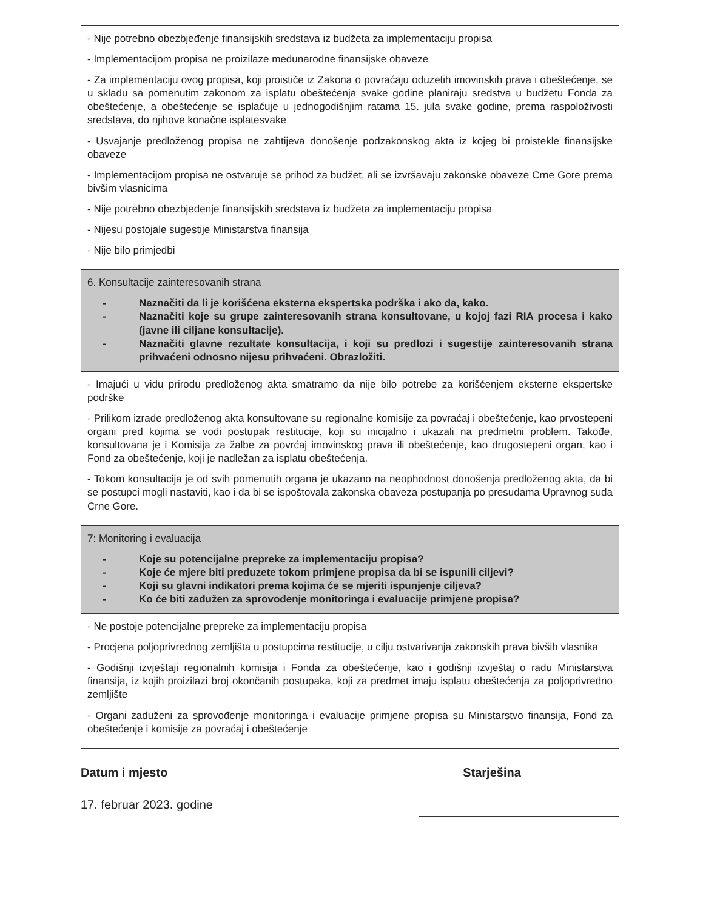| - Nije potrebno obezbjeđenje finansijskih sredstava iz budžeta za implementaciju propisa - Implementacijom propisa ne proizilaze međunarodne finansijske obaveze - Za implementaciju ovog propisa, koji proističe iz Zakona o povraćaju oduzetih imovinskih prava i obeštećenje, se u skladu sa pomenutim zakonom za isplatu obeštećenja svake godine planiraju sredstva u budžetu Fonda za obeštećenje, a obeštećenje se isplaćuje u jednogodišnjim ratama 15. jula svake godine, prema raspoloživosti sredstava, do njihove konačne isplatesvake - Usvajanje predloženog propisa ne zahtijeva donošenje podzakonskog akta iz kojeg bi proistekle finansijske obaveze - Implementacijom propisa ne ostvaruje se prihod za budžet, ali se izvršavaju zakonske obaveze Crne Gore prema bivšim vlasnicima - Nije potrebno obezbjeđenje finansijskih sredstava iz budžeta za implementaciju propisa - Nijesu postojale sugestije Ministarstva finansija - Nije bilo primjedbi |
| 6. Konsultacije zainteresovanih strana - Naznačiti da li je korišćena eksterna ekspertska podrška i ako da, kako. - Naznačiti koje su grupe zainteresovanih strana konsultovane, u kojoj fazi RIA procesa i kako (javne ili ciljane konsultacije). - Naznačiti glavne rezultate konsultacija, i koji su predlozi i sugestije zainteresovanih strana prihvaćeni odnosno nijesu prihvaćeni. Obrazložiti. |
| - Imajući u vidu prirodu predloženog akta smatramo da nije bilo potrebe za korišćenjem eksterne ekspertske podrške - Prilikom izrade predloženog akta konsultovane su regionalne komisije za povraćaj i obeštećenje, kao prvostepeni organi pred kojima se vodi postupak restitucije, koji su inicijalno i ukazali na predmetni problem. Takođe, konsultovana je i Komisija za žalbe za povrćaj imovinskog prava ili obeštećenje, kao drugostepeni organ, kao i Fond za obeštećenje, koji je nadležan za isplatu obeštećenja. - Tokom konsultacija je od svih pomenutih organa je ukazano na neophodnost donošenja predloženog akta, da bi se postupci mogli nastaviti, kao i da bi se ispoštovala zakonska obaveza postupanja po presudama Upravnog suda Crne Gore. |
| 7: Monitoring i evaluacija - Koje su potencijalne prepreke za implementaciju propisa? - Koje će mjere biti preduzete tokom primjene propisa da bi se ispunili ciljevi? - Koji su glavni indikatori prema kojima će se mjeriti ispunjenje ciljeva? - Ko će biti zadužen za sprovođenje monitoringa i evaluacije primjene propisa? |
| - Ne postoje potencijalne prepreke za implementaciju propisa - Procjena poljoprivrednog zemljišta u postupcima restitucije, u cilju ostvarivanja zakonskih prava bivših vlasnika - Godišnji izvještaji regionalnih komisija i Fonda za obeštećenje, kao i godišnji izvještaj o radu Ministarstva finansija, iz kojih proizilazi broj okončanih postupaka, koji za predmet imaju isplatu obeštećenja za poljoprivredno zemljište - Organi zaduženi za sprovođenje monitoringa i evaluacije primjene propisa su Ministarstvo finansija, Fond za obeštećenje i komisije za povraćaj i obeštećenje |
Datum i mjesto
17. februar 2023. godine
Starješina